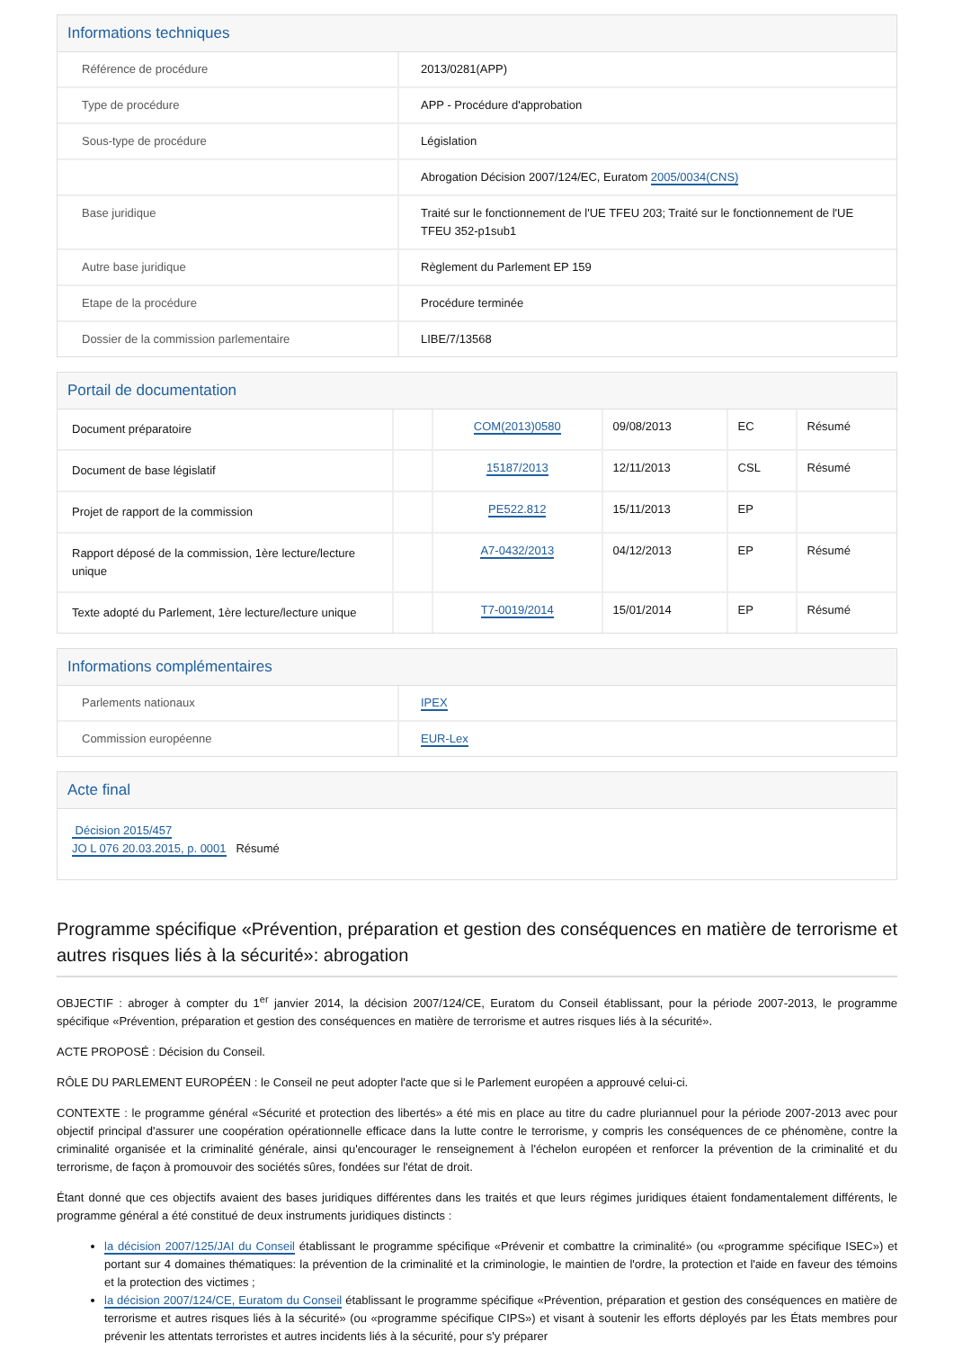Informations techniques
| Référence de procédure | 2013/0281(APP) |
| Type de procédure | APP - Procédure d'approbation |
| Sous-type de procédure | Législation |
| | Abrogation Décision 2007/124/EC, Euratom 2005/0034(CNS) |
| Base juridique | Traité sur le fonctionnement de l'UE TFEU 203; Traité sur le fonctionnement de l'UE TFEU 352-p1sub1 |
| Autre base juridique | Règlement du Parlement EP 159 |
| Etape de la procédure | Procédure terminée |
| Dossier de la commission parlementaire | LIBE/7/13568 |
Portail de documentation
| Document préparatoire | | COM(2013)0580 | 09/08/2013 | EC | Résumé |
| Document de base législatif | | 15187/2013 | 12/11/2013 | CSL | Résumé |
| Projet de rapport de la commission | | PE522.812 | 15/11/2013 | EP | |
| Rapport déposé de la commission, 1ère lecture/lecture unique | | A7-0432/2013 | 04/12/2013 | EP | Résumé |
| Texte adopté du Parlement, 1ère lecture/lecture unique | | T7-0019/2014 | 15/01/2014 | EP | Résumé |
Informations complémentaires
| Parlements nationaux | IPEX |
| Commission européenne | EUR-Lex |
Acte final
Décision 2015/457
JO L 076 20.03.2015, p. 0001 Résumé
Programme spécifique «Prévention, préparation et gestion des conséquences en matière de terrorisme et autres risques liés à la sécurité»: abrogation
OBJECTIF : abroger à compter du 1<sup>er</sup> janvier 2014, la décision 2007/124/CE, Euratom du Conseil établissant, pour la période 2007-2013, le programme spécifique «Prévention, préparation et gestion des conséquences en matière de terrorisme et autres risques liés à la sécurité».
ACTE PROPOSÉ : Décision du Conseil.
RÔLE DU PARLEMENT EUROPÉEN : le Conseil ne peut adopter l'acte que si le Parlement européen a approuvé celui-ci.
CONTEXTE : le programme général «Sécurité et protection des libertés» a été mis en place au titre du cadre pluriannuel pour la période 2007-2013 avec pour objectif principal d'assurer une coopération opérationnelle efficace dans la lutte contre le terrorisme, y compris les conséquences de ce phénomène, contre la criminalité organisée et la criminalité générale, ainsi qu'encourager le renseignement à l'échelon européen et renforcer la prévention de la criminalité et du terrorisme, de façon à promouvoir des sociétés sûres, fondées sur l'état de droit.
Étant donné que ces objectifs avaient des bases juridiques différentes dans les traités et que leurs régimes juridiques étaient fondamentalement différents, le programme général a été constitué de deux instruments juridiques distincts :
la décision 2007/125/JAI du Conseil établissant le programme spécifique «Prévenir et combattre la criminalité» (ou «programme spécifique ISEC») et portant sur 4 domaines thématiques: la prévention de la criminalité et la criminologie, le maintien de l'ordre, la protection et l'aide en faveur des témoins et la protection des victimes ;
la décision 2007/124/CE, Euratom du Conseil établissant le programme spécifique «Prévention, préparation et gestion des conséquences en matière de terrorisme et autres risques liés à la sécurité» (ou «programme spécifique CIPS») et visant à soutenir les efforts déployés par les États membres pour prévenir les attentats terroristes et autres incidents liés à la sécurité, pour s'y préparer